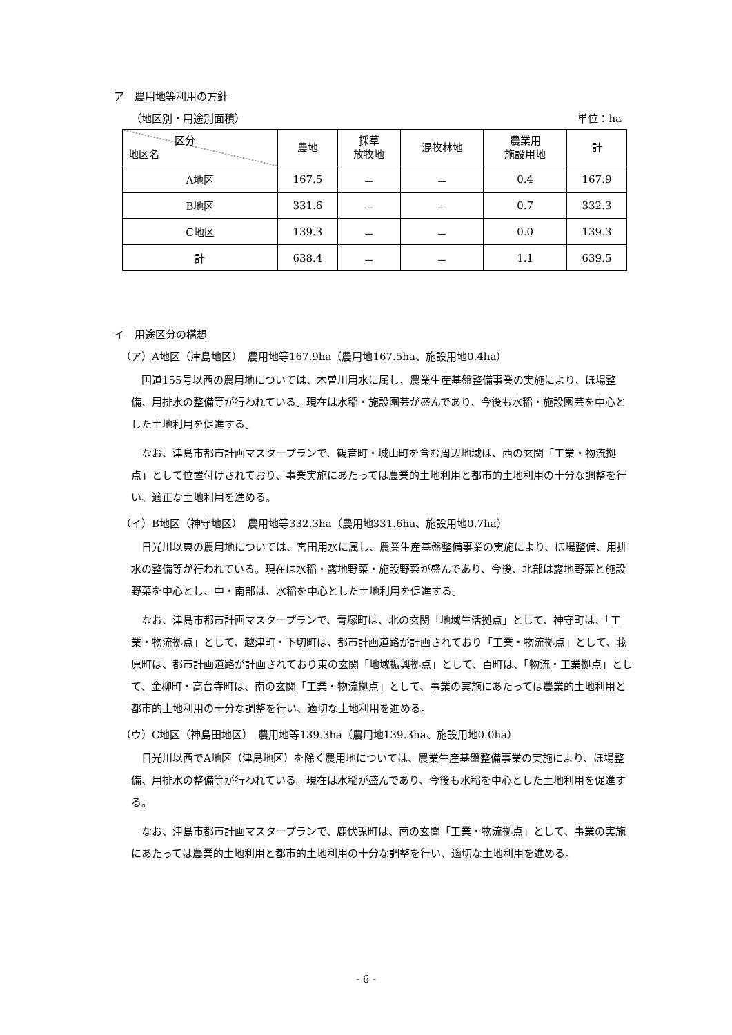ア　農用地等利用の方針
（地区別・用途別面積） 単位：ha
| 区分 地区名 | 農地 | 採草 放牧地 | 混牧林地 | 農業用 施設用地 | 計 |
| --- | --- | --- | --- | --- | --- |
| A地区 | 167.5 | － | － | 0.4 | 167.9 |
| B地区 | 331.6 | － | － | 0.7 | 332.3 |
| C地区 | 139.3 | － | － | 0.0 | 139.3 |
| 計 | 638.4 | － | － | 1.1 | 639.5 |
イ　用途区分の構想
（ア）A地区（津島地区）　農用地等167.9ha（農用地167.5ha、施設用地0.4ha）
国道155号以西の農用地については、木曽川用水に属し、農業生産基盤整備事業の実施により、ほ場整備、用排水の整備等が行われている。現在は水稲・施設園芸が盛んであり、今後も水稲・施設園芸を中心とした土地利用を促進する。
なお、津島市都市計画マスタープランで、観音町・城山町を含む周辺地域は、西の玄関「工業・物流拠点」として位置付けされており、事業実施にあたっては農業的土地利用と都市的土地利用の十分な調整を行い、適正な土地利用を進める。
（イ）B地区（神守地区）　農用地等332.3ha（農用地331.6ha、施設用地0.7ha）
日光川以東の農用地については、宮田用水に属し、農業生産基盤整備事業の実施により、ほ場整備、用排水の整備等が行われている。現在は水稲・露地野菜・施設野菜が盛んであり、今後、北部は露地野菜と施設野菜を中心とし、中・南部は、水稲を中心とした土地利用を促進する。
なお、津島市都市計画マスタープランで、青塚町は、北の玄関「地域生活拠点」として、神守町は、「工業・物流拠点」として、越津町・下切町は、都市計画道路が計画されており「工業・物流拠点」として、莪原町は、都市計画道路が計画されており東の玄関「地域振興拠点」として、百町は、「物流・工業拠点」として、金柳町・高台寺町は、南の玄関「工業・物流拠点」として、事業の実施にあたっては農業的土地利用と都市的土地利用の十分な調整を行い、適切な土地利用を進める。
（ウ）C地区（神島田地区）　農用地等139.3ha（農用地139.3ha、施設用地0.0ha）
日光川以西でA地区（津島地区）を除く農用地については、農業生産基盤整備事業の実施により、ほ場整備、用排水の整備等が行われている。現在は水稲が盛んであり、今後も水稲を中心とした土地利用を促進する。
なお、津島市都市計画マスタープランで、鹿伏兎町は、南の玄関「工業・物流拠点」として、事業の実施にあたっては農業的土地利用と都市的土地利用の十分な調整を行い、適切な土地利用を進める。
- 6 -